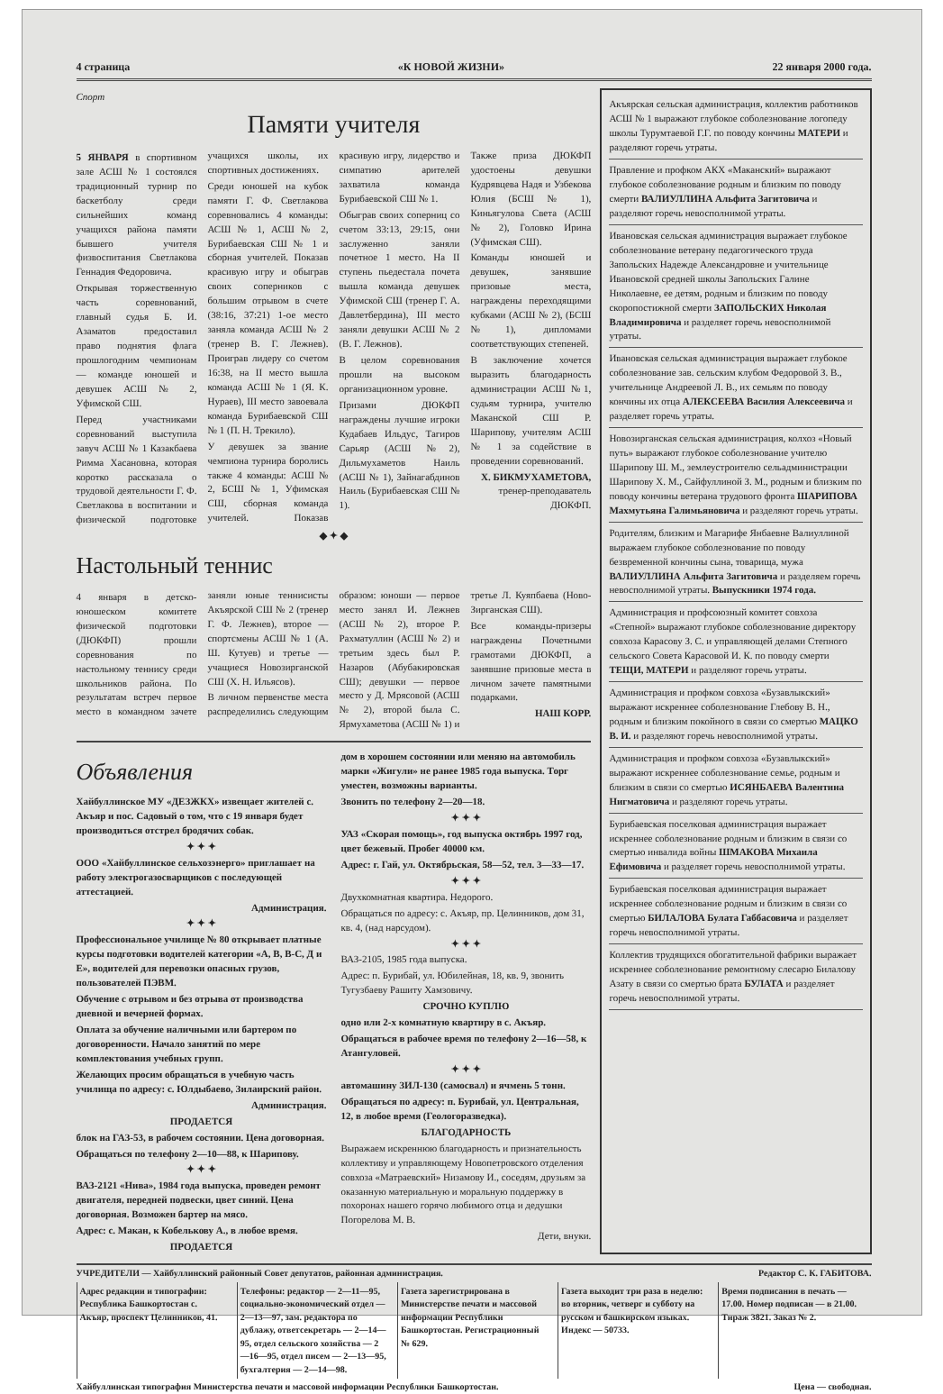4 страница «К НОВОЙ ЖИЗНИ» 22 января 2000 года.
Спорт
Памяти учителя
5 ЯНВАРЯ в спортивном зале АСШ № 1 состоялся традиционный турнир по баскетболу среди сильнейших команд учащихся района памяти бывшего учителя физвоспитания Светлакова Геннадия Федоровича.
Открывая торжественную часть соревнований, главный судья Б. И. Азаматов предоставил право поднятия флага прошлогодним чемпионам — команде юношей и девушек АСШ № 2, Уфимской СШ.
Перед участниками соревнований выступила завуч АСШ № 1 Казакбаева Римма Хасановна, которая коротко рассказала о трудовой деятельности Г. Ф. Светлакова в воспитании и физической подготовке учащихся школы, их спортивных достижениях.
Среди юношей на кубок памяти Г. Ф. Светлакова соревновались 4 команды: АСШ № 1, АСШ № 2, Бурибаевская СШ № 1 и сборная учителей. Показав красивую игру и обыграв своих соперников с большим отрывом в счете (38:16, 37:21) 1-ое место заняла команда АСШ № 2 (тренер В. Г. Лежнев). Проиграв лидеру со счетом 16:38, на II место вышла команда АСШ № 1 (Я. К. Нураев), III место завоевала команда Бурибаевской СШ № 1 (П. Н. Трекило).
У девушек за звание чемпиона турнира боролись также 4 команды: АСШ № 2, БСШ № 1, Уфимская СШ, сборная команда учителей. Показав красивую игру, лидерство и симпатию арителей захватила команда Бурибаевской СШ № 1.
Обыграв своих соперниц со счетом 33:13, 29:15, они заслуженно заняли почетное 1 место. На II ступень пьедестала почета вышла команда девушек Уфимской СШ (тренер Г. А. Давлетбердина), III место заняли девушки АСШ № 2 (В. Г. Лежнов).
В целом соревнования прошли на высоком организационном уровне.
Призами ДЮКФП награждены лучшие игроки Кудабаев Ильдус, Тагиров Сарьяр (АСШ №2), Дильмухаметов Наиль (АСШ № 1), Зайнагабдинов Наиль (Бурибаевская СШ № 1).
Также приза ДЮКФП удостоены девушки Кудрявцева Надя и Узбекова Юлия (БСШ № 1), Киньягулова Света (АСШ № 2), Головко Ирина (Уфимская СШ).
Команды юношей и девушек, занявшие призовые места, награждены переходящими кубками (АСШ № 2), (БСШ №1), дипломами соответствующих степеней.
В заключение хочется выразить благодарность администрации АСШ №1, судьям турнира, учителю Маканской СШ Р. Шарипову, учителям АСШ № 1 за содействие в проведении соревнований.
Х. БИКМУХАМЕТОВА, тренер-преподаватель ДЮКФП.
◆ ✦ ◆
Настольный теннис
4 января в детско-юношеском комитете физической подготовки (ДЮКФП) прошли соревнования по настольному теннису среди школьников района. По результатам встреч первое место в командном зачете заняли юные теннисисты Акъярской СШ № 2 (тренер Г. Ф. Лежнев), второе — спортсмены АСШ № 1 (А. Ш. Кутуев) и третье — учащиеся Новозирганской СШ (Х. Н. Ильясов).
В личном первенстве места распределились следующим образом: юноши — первое место занял И. Лежнев (АСШ № 2), второе Р. Рахматуллин (АСШ № 2) и третьим здесь был Р. Назаров (Абубакировская СШ); девушки — первое место у Д. Мрясовой (АСШ № 2), второй была С. Ярмухаметова (АСШ № 1) и третье Л. Куяпбаева (Ново-Зирганская СШ).
Все команды-призеры награждены Почетными грамотами ДЮКФП, а занявшие призовые места в личном зачете памятными подарками.
НАШ КОРР.
Объявления
Хайбуллинское МУ «ДЕЗЖКХ» извещает жителей с. Акъяр и пос. Садовый о том, что с 19 января будет производиться отстрел бродячих собак.
✦ ✦ ✦
ООО «Хайбуллинское сельхозэнерго» приглашает на работу электрогазосварщиков с последующей аттестацией.
Администрация.
✦ ✦ ✦
Профессиональное училище № 80 открывает платные курсы подготовки водителей категории «А, В, В-С, Д и Е», водителей для перевозки опасных грузов, пользователей ПЭВМ.
Обучение с отрывом и без отрыва от производства дневной и вечерней формах.
Оплата за обучение наличными или бартером по договоренности. Начало занятий по мере комплектования учебных групп.
Желающих просим обращаться в учебную часть училища по адресу: с. Юлдыбаево, Зилаирский район.
Администрация.
ПРОДАЕТСЯ
блок на ГАЗ-53, в рабочем состоянии. Цена договорная.
Обращаться по телефону 2—10—88, к Шарипову.
✦ ✦ ✦
ВАЗ-2121 «Нива», 1984 года выпуска, проведен ремонт двигателя, передней подвески, цвет синий. Цена договорная. Возможен бартер на мясо.
Адрес: с. Макан, к Кобелькову А., в любое время.
ПРОДАЕТСЯ
дом в хорошем состоянии или меняю на автомобиль марки «Жигули» не ранее 1985 года выпуска. Торг уместен, возможны варианты.
Звонить по телефону 2—20—18.
✦ ✦ ✦
УАЗ «Скорая помощь», год выпуска октябрь 1997 год, цвет бежевый. Пробег 40000 км.
Адрес: г. Гай, ул. Октябрьская, 58—52, тел. 3—33—17.
✦ ✦ ✦
Двухкомнатная квартира. Недорого.
Обращаться по адресу: с. Акъяр, пр. Целинников, дом 31, кв. 4, (над нарсудом).
✦ ✦ ✦
ВАЗ-2105, 1985 года выпуска.
Адрес: п. Бурибай, ул. Юбилейная, 18, кв. 9, звонить Тугузбаеву Рашиту Хамзовичу.
СРОЧНО КУПЛЮ
одно или 2-х комнатную квартиру в с. Акъяр.
Обращаться в рабочее время по телефону 2—16—58, к Атангуловей.
✦ ✦ ✦
автомашину ЗИЛ-130 (самосвал) и ячмень 5 тонн.
Обращаться по адресу: п. Бурибай, ул. Центральная, 12, в любое время (Геологоразведка).
БЛАГОДАРНОСТЬ
Выражаем искреннюю благодарность и признательность коллективу и управляющему Новопетровского отделения совхоза «Матраевский» Низамову И., соседям, друзьям за оказанную материальную и моральную поддержку в похоронах нашего горячо любимого отца и дедушки Погорелова М. В.
Дети, внуки.
Акъярская сельская администрация, коллектив работников АСШ № 1 выражают глубокое соболезнование логопеду школы Турумтаевой Г.Г. по поводу кончины МАТЕРИ и разделяют горечь утраты.
Правление и профком АКХ «Маканский» выражают глубокое соболезнование родным и близким по поводу смерти ВАЛИУЛЛИНА Альфита Загитовича и разделяют горечь невосполнимой утраты.
Ивановская сельская администрация выражает глубокое соболезнование ветерану педагогического труда Запольских Надежде Александровне и учительнице Ивановской средней школы Запольских Галине Николаевне, ее детям, родным и близким по поводу скоропостижной смерти ЗАПОЛЬСКИХ Николая Владимировича и разделяет горечь невосполнимой утраты.
Ивановская сельская администрация выражает глубокое соболезнование зав. сельским клубом Федоровой З. В., учительнице Андреевой Л. В., их семьям по поводу кончины их отца АЛЕКСЕЕВА Василия Алексеевича и разделяет горечь утраты.
Новозирганская сельская администрация, колхоз «Новый путь» выражают глубокое соболезнование учителю Шарипову Ш. М., землеустроителю сельадминистрации Шарипову Х. М., Сайфуллиной З. М., родным и близким по поводу кончины ветерана трудового фронта ШАРИПОВА Махмутьяна Галимьяновича и разделяют горечь утраты.
Родителям, близким и Магарифе Янбаевне Валиуллиной выражаем глубокое соболезнование по поводу безвременной кончины сына, товарища, мужа ВАЛИУЛЛИНА Альфита Загитовича и разделяем горечь невосполнимой утраты. Выпускники 1974 года.
Администрация и профсоюзный комитет совхоза «Степной» выражают глубокое соболезнование директору совхоза Карасову З. С. и управляющей делами Степного сельского Совета Карасовой И. К. по поводу смерти ТЕЩИ, МАТЕРИ и разделяют горечь утраты.
Администрация и профком совхоза «Бузавлыкский» выражают искреннее соболезнование Глебову В. Н., родным и близким покойного в связи со смертью МАЦКО В. И. и разделяют горечь невосполнимой утраты.
Администрация и профком совхоза «Бузавлыкский» выражают искреннее соболезнование семье, родным и близким в связи со смертью ИСЯНБАЕВА Валентина Нигматовича и разделяют горечь утраты.
Бурибаевская поселковая администрация выражает искреннее соболезнование родным и близким в связи со смертью инвалида войны ШМАКОВА Михаила Ефимовича и разделяет горечь невосполнимой утраты.
Бурибаевская поселковая администрация выражает искреннее соболезнование родным и близким в связи со смертью БИЛАЛОВА Булата Габбасовича и разделяет горечь невосполнимой утраты.
Коллектив трудящихся обогатительной фабрики выражает искреннее соболезнование ремонтному слесарю Билалову Азату в связи со смертью брата БУЛАТА и разделяет горечь невосполнимой утраты.
УЧРЕДИТЕЛИ — Хайбуллинский районный Совет депутатов, районная администрация. Редактор С. К. ГАБИТОВА.
Адрес редакции и типографии: Республика Башкортостан с. Акъяр, проспект Целинников, 41.
Телефоны: редактор — 2—11—95, социально-экономический отдел — 2—13—97, зам. редактора по дублажу, ответсекретарь — 2—14—95, отдел сельского хозяйства — 2—16—95, отдел писем — 2—13—95, бухгалтерия — 2—14—98.
Газета зарегистрирована в Министерстве печати и массовой информации Республики Башкортостан. Регистрационный № 629.
Газета выходит три раза в неделю: во вторник, четверг и субботу на русском и башкирском языках. Индекс — 50733.
Время подписания в печать — 17.00. Номер подписан — в 21.00. Тираж 3821. Заказ № 2.
Хайбуллинская типография Министерства печати и массовой информации Республики Башкортостан. Цена — свободная.